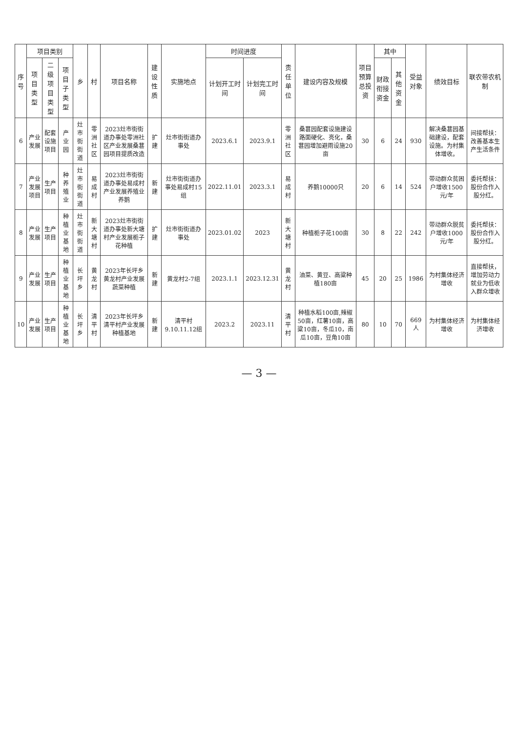| 序号 | 项目类别 | | | 乡 | 村 | 项目名称 | 建设性质 | 实施地点 | 时间进度 | | 责任单位 | 建设内容及规模 | 项目预算总投资 | 其中 | | 受益对象 | 绩效目标 | 联农带农机制 |
| --- | --- | --- | --- | --- | --- | --- | --- | --- | --- | --- | --- | --- | --- | --- | --- | --- | --- | --- |
| | 项目类型 | 二级项目类型 | 项目子类型 | | | | | | 计划开工时间 | 计划完工时间 | | | | 财政衔接资金 | 其他资金 | | | |
| 6 | 产业发展 | 配套设施项目 | 产业园 | 灶市街街道 | 零洲社区 | 2023灶市街街道办事处零洲社区产业发展桑葚园项目提质改造 | 扩建 | 灶市街街道办事处 | 2023.6.1 | 2023.9.1 | 零洲社区 | 桑葚园配套设施建设路面硬化、亮化，桑葚园增加避雨设施20亩 | 30 | 6 | 24 | 930 | 解决桑葚园基础建设，配套设施。为村集体增收。 | 间接帮扶：改善基本生产生活条件 |
| 7 | 产业发展项目 | 生产项目 | 种养殖业 | 灶市街街道 | 易成村 | 2023灶市街街道办事处易成村产业发展养殖业养鹅 | 新建 | 灶市街街道办事处易成村15组 | 2022.11.01 | 2023.3.1 | 易成村 | 养鹅10000只 | 20 | 6 | 14 | 524 | 带动群众贫困户增收1500元/年 | 委托帮扶：股份合作入股分红。 |
| 8 | 产业发展 | 生产项目 | 种植业基地 | 灶市街街道 | 新大塘村 | 2023灶市街街道办事处新大塘村产业发展栀子花种植 | 扩建 | 灶市街街道办事处 | 2023.01.02 | 2023 | 新大塘村 | 种植栀子花100亩 | 30 | 8 | 22 | 242 | 带动群众脱贫户增收1000元/年 | 委托帮扶：股份合作入股分红。 |
| 9 | 产业发展 | 生产项目 | 种植业基地 | 长坪乡 | 黄龙村 | 2023年长坪乡黄龙村产业发展蔬菜种植 | 新建 | 黄龙村2-7组 | 2023.1.1 | 2023.12.31 | 黄龙村 | 油菜、黄豆、高粱种植180亩 | 45 | 20 | 25 | 1986 | 为村集体经济增收 | 直接帮扶，增加劳动力就业为低收入群众增收 |
| 10 | 产业发展 | 生产项目 | 种植业基地 | 长坪乡 | 清平村 | 2023年长坪乡清平村产业发展种植基地 | 新建 | 清平村9.10.11.12组 | 2023.2 | 2023.11 | 清平村 | 种植水稻100亩,辣椒50亩，红薯10亩，高粱10亩，冬瓜10，南瓜10亩，豆角10亩 | 80 | 10 | 70 | 669人 | 为村集体经济增收 | 为村集体经济增收 |
— 3 —